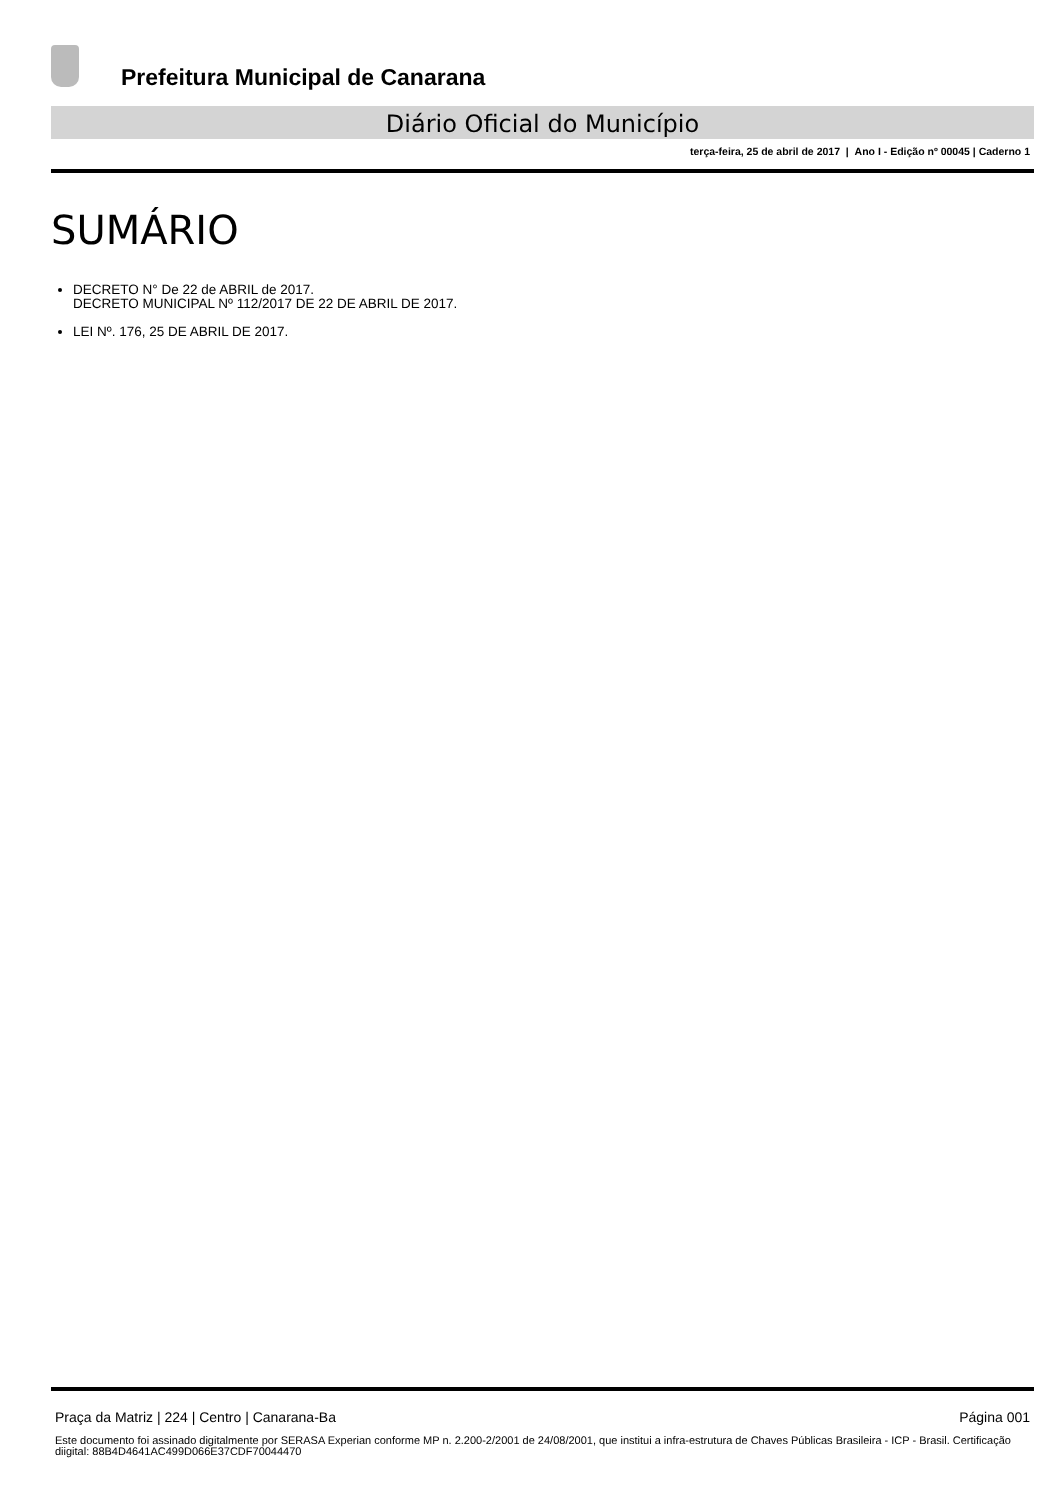Prefeitura Municipal de Canarana
Diário Oficial do Município
terça-feira, 25 de abril de 2017 | Ano I - Edição nº 00045 | Caderno 1
SUMÁRIO
DECRETO N° De 22 de ABRIL de 2017.
DECRETO MUNICIPAL Nº 112/2017 DE 22 DE ABRIL DE 2017.
LEI Nº. 176, 25 DE ABRIL DE 2017.
Praça da Matriz | 224 | Centro | Canarana-Ba Página 001
Este documento foi assinado digitalmente por SERASA Experian conforme MP n. 2.200-2/2001 de 24/08/2001, que institui a infra-estrutura de Chaves Públicas Brasileira - ICP - Brasil. Certificação diigital: 88B4D4641AC499D066E37CDF70044470